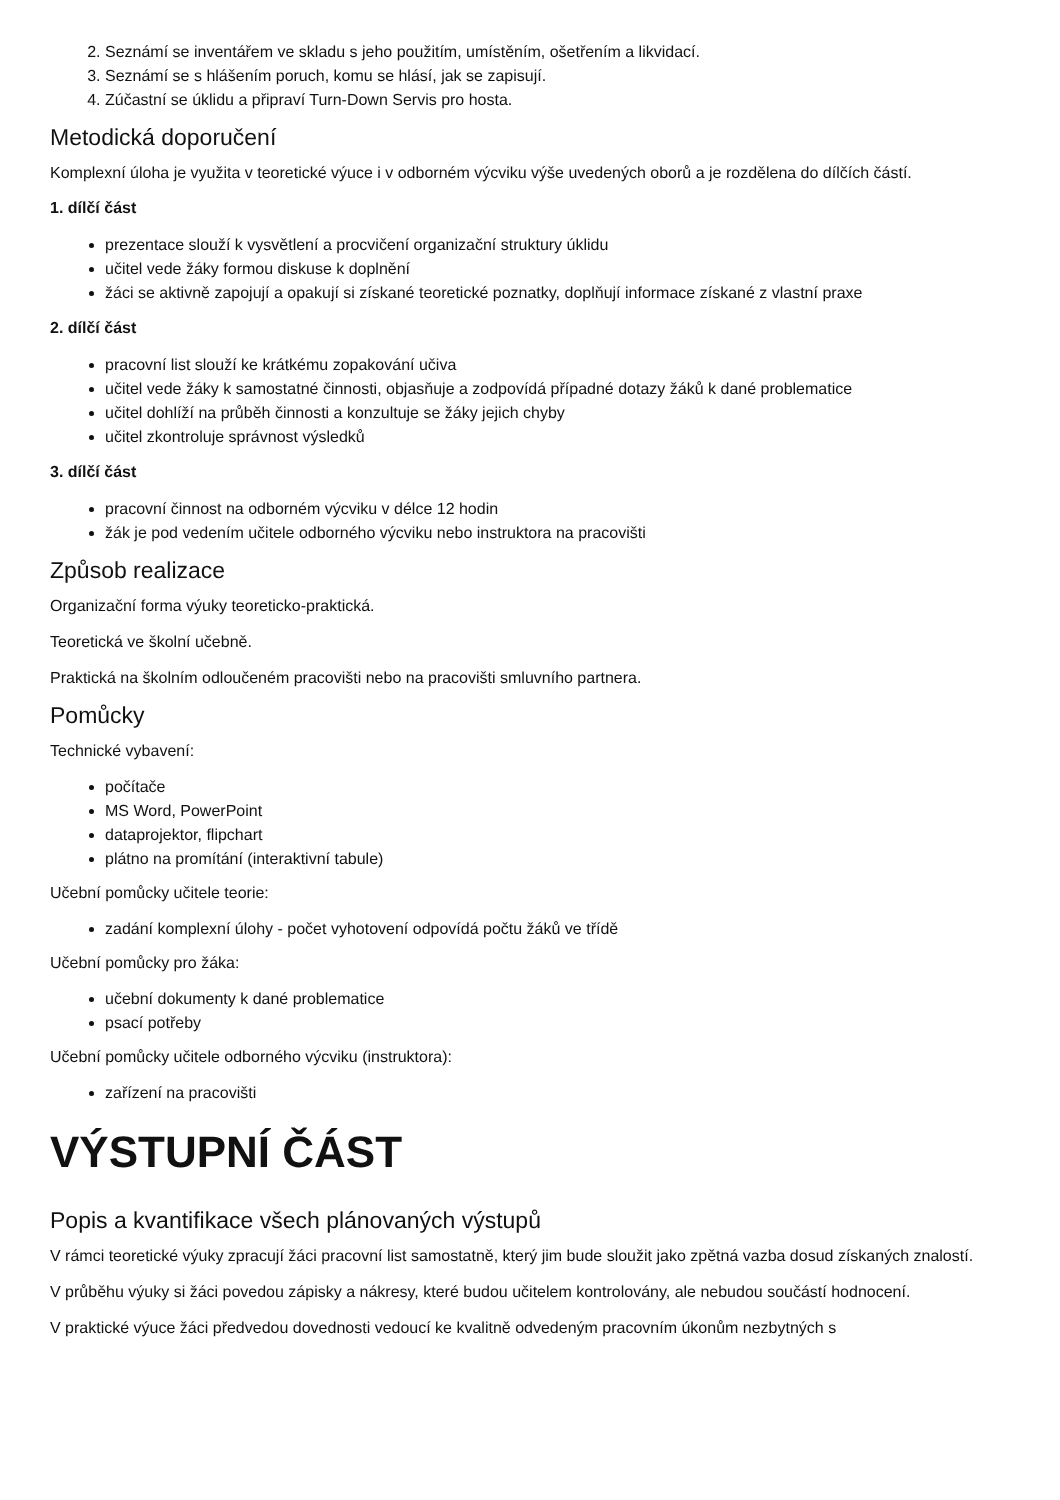2. Seznámí se inventářem ve skladu s jeho použitím, umístěním, ošetřením a likvidací.
3. Seznámí se s hlášením poruch, komu se hlásí, jak se zapisují.
4. Zúčastní se úklidu a připraví Turn-Down Servis pro hosta.
Metodická doporučení
Komplexní úloha je využita v teoretické výuce i v odborném výcviku výše uvedených oborů a je rozdělena do dílčích částí.
1. dílčí část
prezentace slouží k vysvětlení a procvičení organizační struktury úklidu
učitel vede žáky formou diskuse k doplnění
žáci se aktivně zapojují a opakují si získané teoretické poznatky, doplňují informace získané z vlastní praxe
2. dílčí část
pracovní list slouží ke krátkému zopakování učiva
učitel vede žáky k samostatné činnosti, objasňuje a zodpovídá případné dotazy žáků k dané problematice
učitel dohlíží na průběh činnosti a konzultuje se žáky jejich chyby
učitel zkontroluje správnost výsledků
3. dílčí část
pracovní činnost na odborném výcviku v délce 12 hodin
žák je pod vedením učitele odborného výcviku nebo instruktora na pracovišti
Způsob realizace
Organizační forma výuky teoreticko-praktická.
Teoretická ve školní učebně.
Praktická na školním odloučeném pracovišti nebo na pracovišti smluvního partnera.
Pomůcky
Technické vybavení:
počítače
MS Word, PowerPoint
dataprojektor, flipchart
plátno na promítání (interaktivní tabule)
Učební pomůcky učitele teorie:
zadání komplexní úlohy - počet vyhotovení odpovídá počtu žáků ve třídě
Učební pomůcky pro žáka:
učební dokumenty k dané problematice
psací potřeby
Učební pomůcky učitele odborného výcviku (instruktora):
zařízení na pracovišti
VÝSTUPNÍ ČÁST
Popis a kvantifikace všech plánovaných výstupů
V rámci teoretické výuky zpracují žáci pracovní list samostatně, který jim bude sloužit jako zpětná vazba dosud získaných znalostí.
V průběhu výuky si žáci povedou zápisky a nákresy, které budou učitelem kontrolovány, ale nebudou součástí hodnocení.
V praktické výuce žáci předvedou dovednosti vedoucí ke kvalitně odvedeným pracovním úkonům nezbytných s